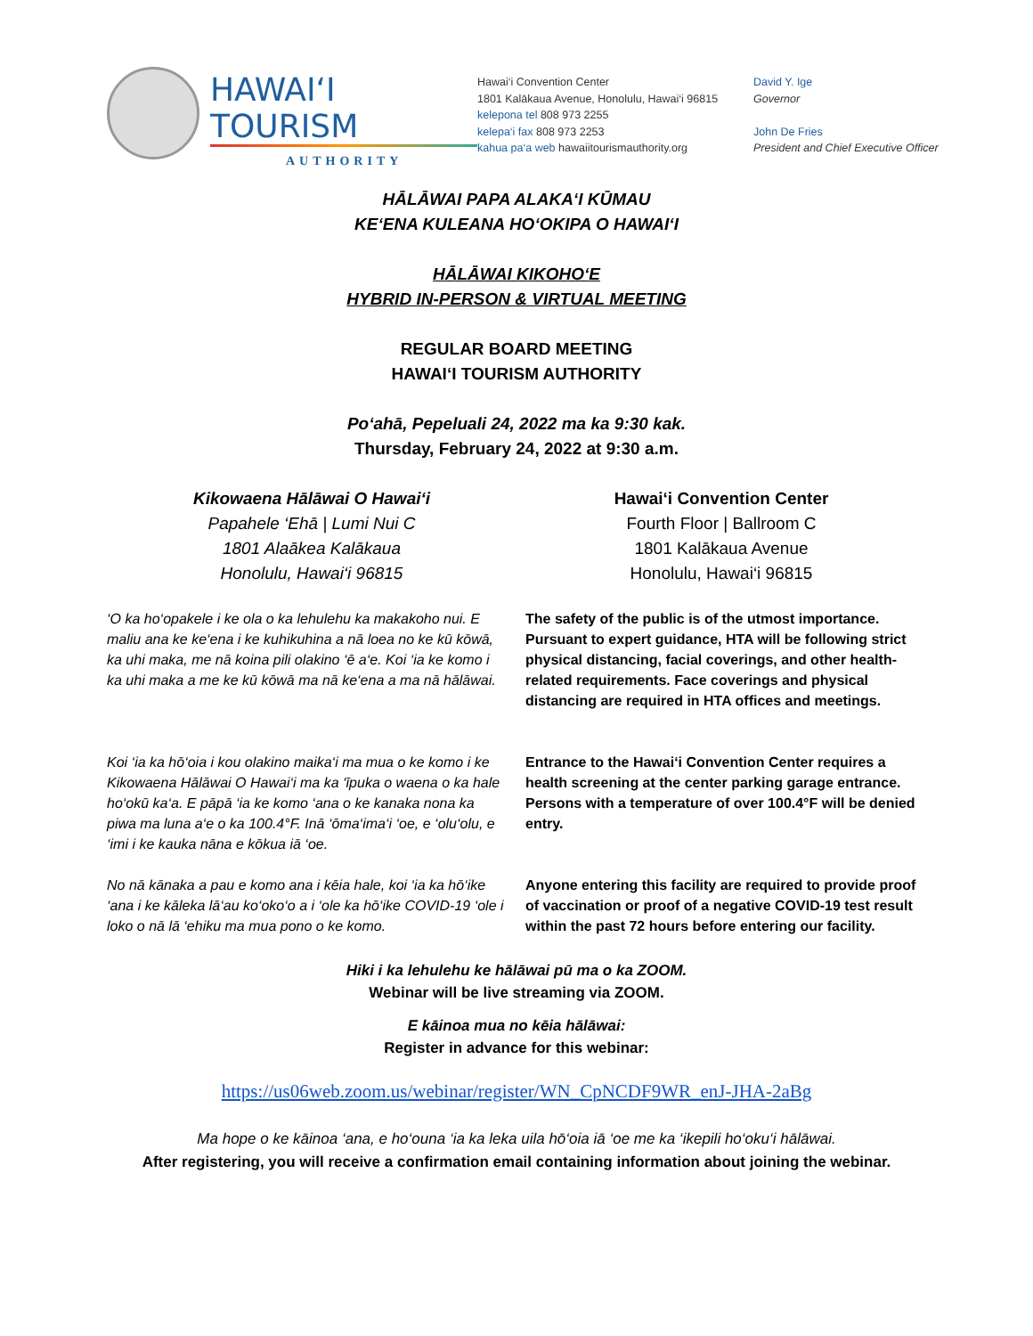HAWAI‘I TOURISM
AUTHORITY
Hawai‘i Convention Center
1801 Kalākaua Avenue, Honolulu, Hawai‘i 96815
kelepona tel 808 973 2255
kelepa‘i fax 808 973 2253
kahua pa‘a web hawaiitourismauthority.org
David Y. Ige
Governor
John De Fries
President and Chief Executive Officer
HĀLĀWAI PAPA ALAKA‘I KŪMAU
KE‘ENA KULEANA HO‘OKIPA O HAWAI‘I
HĀLĀWAI KIKOHO‘E
HYBRID IN-PERSON & VIRTUAL MEETING
REGULAR BOARD MEETING
HAWAI‘I TOURISM AUTHORITY
Po‘ahā, Pepeluali 24, 2022 ma ka 9:30 kak.
Thursday, February 24, 2022 at 9:30 a.m.
Kikowaena Hālāwai O Hawai‘i
Papahele ‘Ehā | Lumi Nui C
1801 Alaākea Kalākaua
Honolulu, Hawai‘i 96815
Hawai‘i Convention Center
Fourth Floor | Ballroom C
1801 Kalākaua Avenue
Honolulu, Hawai‘i 96815
‘O ka ho‘opakele i ke ola o ka lehulehu ka makakoho nui. E maliu ana ke ke‘ena i ke kuhikuhina a nā loea no ke kū kōwā, ka uhi maka, me nā koina pili olakino ‘ē a‘e. Koi ‘ia ke komo i ka uhi maka a me ke kū kōwā ma nā ke‘ena a ma nā hālāwai.
The safety of the public is of the utmost importance. Pursuant to expert guidance, HTA will be following strict physical distancing, facial coverings, and other health-related requirements. Face coverings and physical distancing are required in HTA offices and meetings.
Koi ‘ia ka hō‘oia i kou olakino maika‘i ma mua o ke komo i ke Kikowaena Hālāwai O Hawai‘i ma ka ‘īpuka o waena o ka hale ho‘okū ka‘a. E pāpā ‘ia ke komo ‘ana o ke kanaka nona ka piwa ma luna a‘e o ka 100.4°F. Inā ‘ōma‘ima‘i ‘oe, e ‘olu‘olu, e ‘imi i ke kauka nāna e kōkua iā ‘oe.
Entrance to the Hawai‘i Convention Center requires a health screening at the center parking garage entrance. Persons with a temperature of over 100.4°F will be denied entry.
No nā kānaka a pau e komo ana i kēia hale, koi ‘ia ka hō‘ike ‘ana i ke kāleka lā‘au ko‘oko‘o a i ‘ole ka hō‘ike COVID-19 ‘ole i loko o nā lā ‘ehiku ma mua pono o ke komo.
Anyone entering this facility are required to provide proof of vaccination or proof of a negative COVID-19 test result within the past 72 hours before entering our facility.
Hiki i ka lehulehu ke hālāwai pū ma o ka ZOOM.
Webinar will be live streaming via ZOOM.
E kāinoa mua no kēia hālāwai:
Register in advance for this webinar:
https://us06web.zoom.us/webinar/register/WN_CpNCDF9WR_enJ-JHA-2aBg
Ma hope o ke kāinoa ‘ana, e ho‘ouna ‘ia ka leka uila hō‘oia iā ‘oe me ka ‘ikepili ho‘oku‘i hālāwai.
After registering, you will receive a confirmation email containing information about joining the webinar.